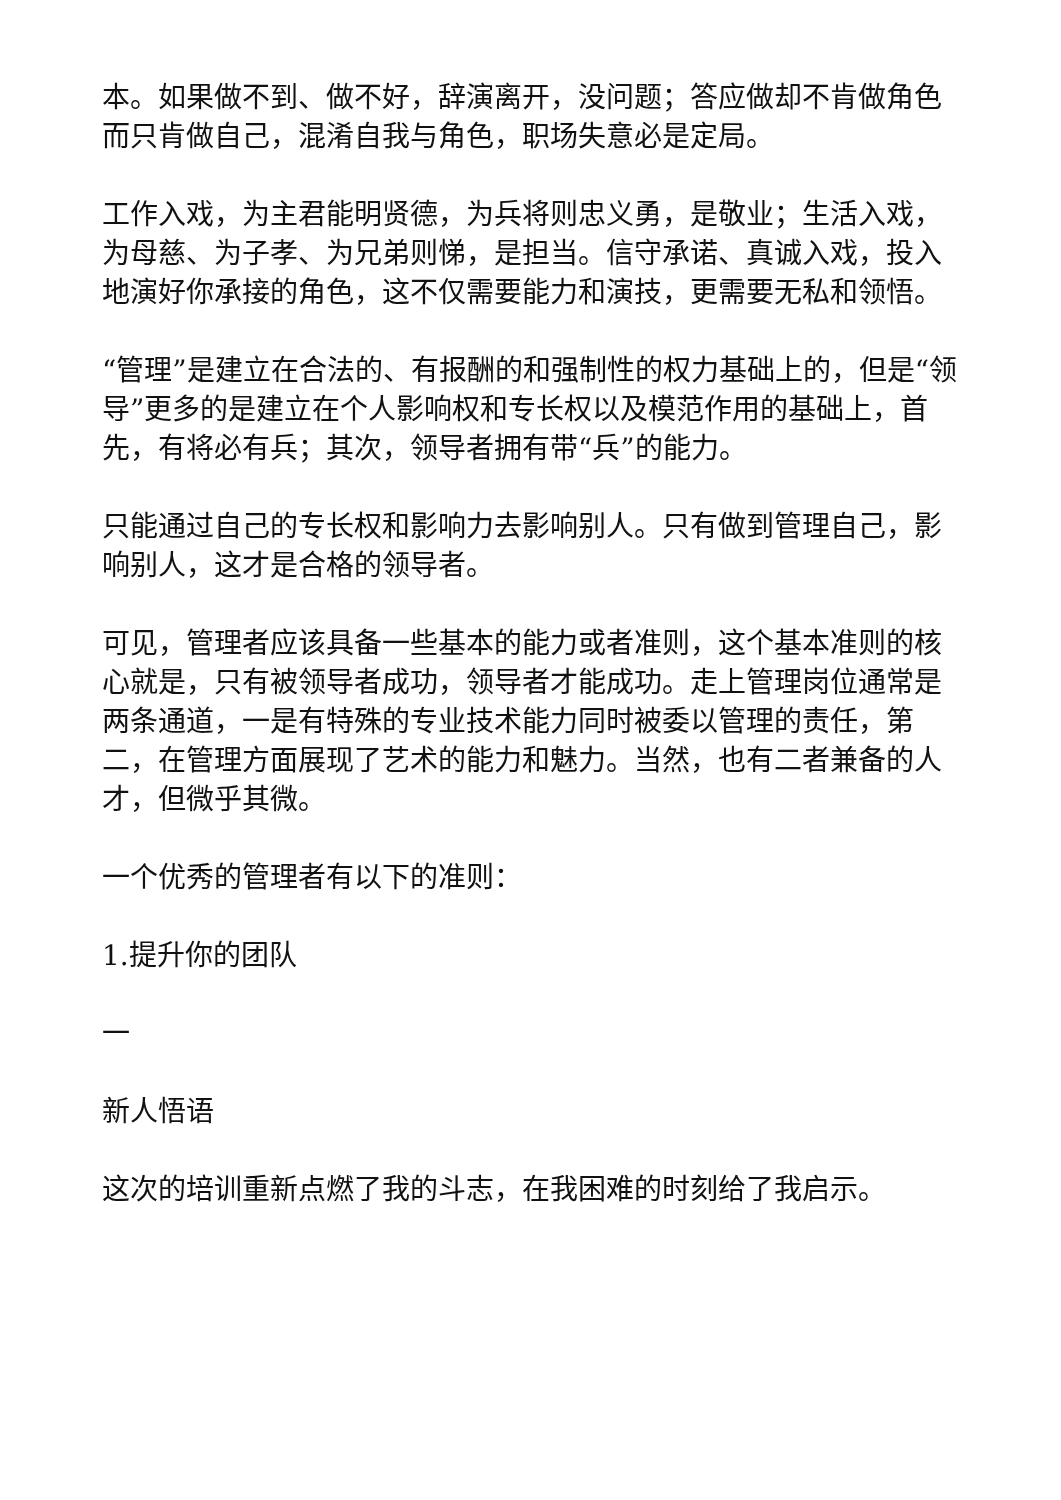本。如果做不到、做不好，辞演离开，没问题；答应做却不肯做角色而只肯做自己，混淆自我与角色，职场失意必是定局。
工作入戏，为主君能明贤德，为兵将则忠义勇，是敬业；生活入戏，为母慈、为子孝、为兄弟则悌，是担当。信守承诺、真诚入戏，投入地演好你承接的角色，这不仅需要能力和演技，更需要无私和领悟。
“管理”是建立在合法的、有报酬的和强制性的权力基础上的，但是“领导”更多的是建立在个人影响权和专长权以及模范作用的基础上，首先，有将必有兵；其次，领导者拥有带“兵”的能力。
只能通过自己的专长权和影响力去影响别人。只有做到管理自己，影响别人，这才是合格的领导者。
可见，管理者应该具备一些基本的能力或者准则，这个基本准则的核心就是，只有被领导者成功，领导者才能成功。走上管理岗位通常是两条通道，一是有特殊的专业技术能力同时被委以管理的责任，第二，在管理方面展现了艺术的能力和魅力。当然，也有二者兼备的人才，但微乎其微。
一个优秀的管理者有以下的准则：
1.提升你的团队
一
新人悟语
这次的培训重新点燃了我的斗志，在我困难的时刻给了我启示。